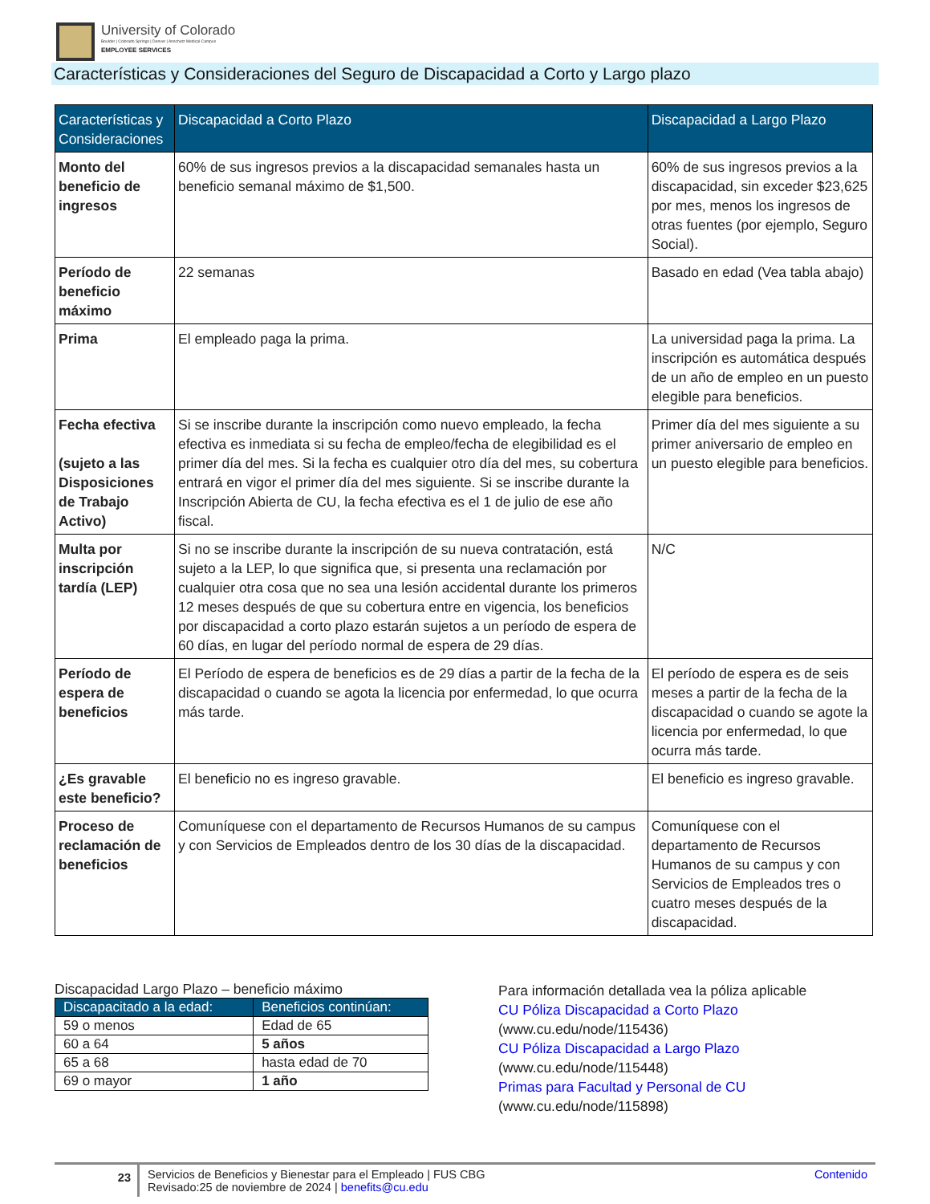University of Colorado
Boulder | Colorado Springs | Denver | Anschutz Medical Campus
EMPLOYEE SERVICES
Características y Consideraciones del Seguro de Discapacidad a Corto y Largo plazo
| Características y Consideraciones | Discapacidad a Corto Plazo | Discapacidad a Largo Plazo |
| --- | --- | --- |
| Monto del beneficio de ingresos | 60% de sus ingresos previos a la discapacidad semanales hasta un beneficio semanal máximo de $1,500. | 60% de sus ingresos previos a la discapacidad, sin exceder $23,625 por mes, menos los ingresos de otras fuentes (por ejemplo, Seguro Social). |
| Período de beneficio máximo | 22 semanas | Basado en edad (Vea tabla abajo) |
| Prima | El empleado paga la prima. | La universidad paga la prima. La inscripción es automática después de un año de empleo en un puesto elegible para beneficios. |
| Fecha efectiva (sujeto a las Disposiciones de Trabajo Activo) | Si se inscribe durante la inscripción como nuevo empleado, la fecha efectiva es inmediata si su fecha de empleo/fecha de elegibilidad es el primer día del mes. Si la fecha es cualquier otro día del mes, su cobertura entrará en vigor el primer día del mes siguiente. Si se inscribe durante la Inscripción Abierta de CU, la fecha efectiva es el 1 de julio de ese año fiscal. | Primer día del mes siguiente a su primer aniversario de empleo en un puesto elegible para beneficios. |
| Multa por inscripción tardía (LEP) | Si no se inscribe durante la inscripción de su nueva contratación, está sujeto a la LEP, lo que significa que, si presenta una reclamación por cualquier otra cosa que no sea una lesión accidental durante los primeros 12 meses después de que su cobertura entre en vigencia, los beneficios por discapacidad a corto plazo estarán sujetos a un período de espera de 60 días, en lugar del período normal de espera de 29 días. | N/C |
| Período de espera de beneficios | El Período de espera de beneficios es de 29 días a partir de la fecha de la discapacidad o cuando se agota la licencia por enfermedad, lo que ocurra más tarde. | El período de espera es de seis meses a partir de la fecha de la discapacidad o cuando se agote la licencia por enfermedad, lo que ocurra más tarde. |
| ¿Es gravable este beneficio? | El beneficio no es ingreso gravable. | El beneficio es ingreso gravable. |
| Proceso de reclamación de beneficios | Comuníquese con el departamento de Recursos Humanos de su campus y con Servicios de Empleados dentro de los 30 días de la discapacidad. | Comuníquese con el departamento de Recursos Humanos de su campus y con Servicios de Empleados tres o cuatro meses después de la discapacidad. |
Discapacidad Largo Plazo – beneficio máximo
| Discapacitado a la edad: | Beneficios continúan: |
| --- | --- |
| 59 o menos | Edad de 65 |
| 60 a 64 | 5 años |
| 65 a 68 | hasta edad de 70 |
| 69 o mayor | 1 año |
Para información detallada vea la póliza aplicable
CU Póliza Discapacidad a Corto Plazo
(www.cu.edu/node/115436)
CU Póliza Discapacidad a Largo Plazo
(www.cu.edu/node/115448)
Primas para Facultad y Personal de CU
(www.cu.edu/node/115898)
23
Servicios de Beneficios y Bienestar para el Empleado | FUS CBG
Revisado:25 de noviembre de 2024 | benefits@cu.edu
Contenido